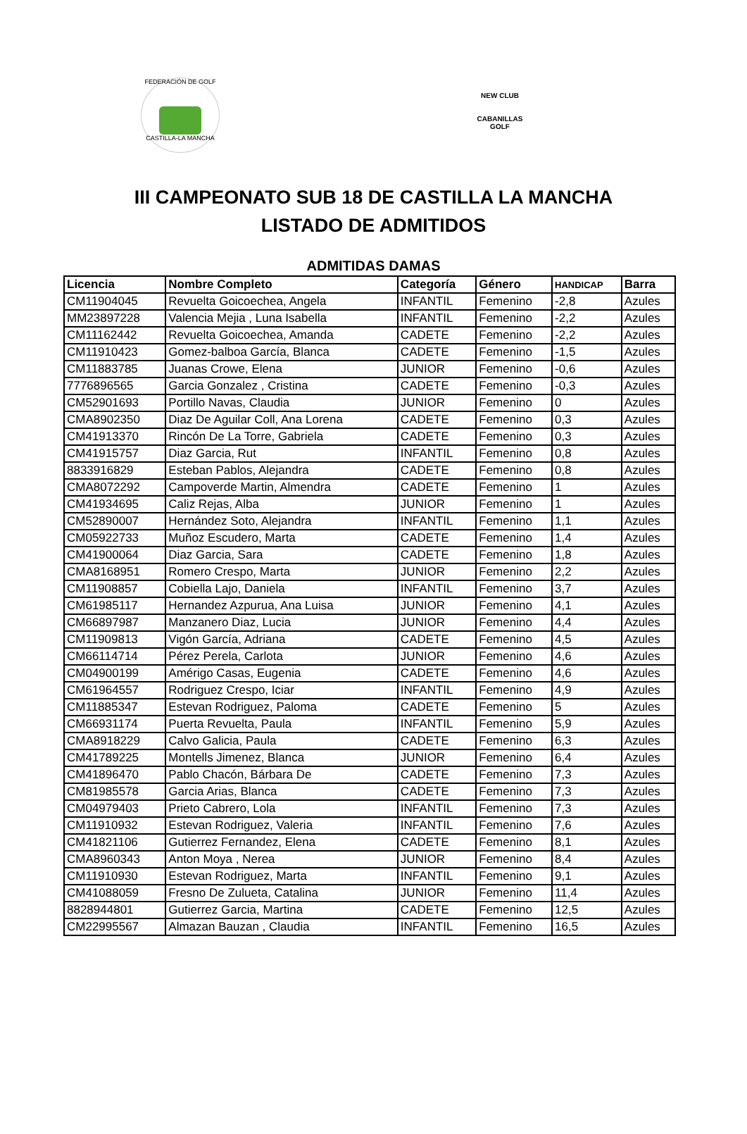FEDERACIÓN DE GOLF
CASTILLA-LA MANCHA
NEW CLUB
CABANILLAS GOLF
III CAMPEONATO SUB 18 DE CASTILLA LA MANCHA
LISTADO DE ADMITIDOS
ADMITIDAS DAMAS
| Licencia | Nombre Completo | Categoría | Género | HANDICAP | Barra |
| --- | --- | --- | --- | --- | --- |
| CM11904045 | Revuelta Goicoechea, Angela | INFANTIL | Femenino | -2,8 | Azules |
| MM23897228 | Valencia Mejia , Luna Isabella | INFANTIL | Femenino | -2,2 | Azules |
| CM11162442 | Revuelta Goicoechea, Amanda | CADETE | Femenino | -2,2 | Azules |
| CM11910423 | Gomez-balboa García, Blanca | CADETE | Femenino | -1,5 | Azules |
| CM11883785 | Juanas Crowe, Elena | JUNIOR | Femenino | -0,6 | Azules |
| 7776896565 | Garcia Gonzalez , Cristina | CADETE | Femenino | -0,3 | Azules |
| CM52901693 | Portillo Navas, Claudia | JUNIOR | Femenino | 0 | Azules |
| CMA8902350 | Diaz De Aguilar Coll, Ana Lorena | CADETE | Femenino | 0,3 | Azules |
| CM41913370 | Rincón De La Torre, Gabriela | CADETE | Femenino | 0,3 | Azules |
| CM41915757 | Diaz Garcia, Rut | INFANTIL | Femenino | 0,8 | Azules |
| 8833916829 | Esteban Pablos, Alejandra | CADETE | Femenino | 0,8 | Azules |
| CMA8072292 | Campoverde Martin, Almendra | CADETE | Femenino | 1 | Azules |
| CM41934695 | Caliz Rejas, Alba | JUNIOR | Femenino | 1 | Azules |
| CM52890007 | Hernández Soto, Alejandra | INFANTIL | Femenino | 1,1 | Azules |
| CM05922733 | Muñoz Escudero, Marta | CADETE | Femenino | 1,4 | Azules |
| CM41900064 | Diaz Garcia, Sara | CADETE | Femenino | 1,8 | Azules |
| CMA8168951 | Romero Crespo, Marta | JUNIOR | Femenino | 2,2 | Azules |
| CM11908857 | Cobiella Lajo, Daniela | INFANTIL | Femenino | 3,7 | Azules |
| CM61985117 | Hernandez Azpurua, Ana Luisa | JUNIOR | Femenino | 4,1 | Azules |
| CM66897987 | Manzanero Diaz, Lucia | JUNIOR | Femenino | 4,4 | Azules |
| CM11909813 | Vigón García, Adriana | CADETE | Femenino | 4,5 | Azules |
| CM66114714 | Pérez Perela, Carlota | JUNIOR | Femenino | 4,6 | Azules |
| CM04900199 | Amérigo Casas, Eugenia | CADETE | Femenino | 4,6 | Azules |
| CM61964557 | Rodriguez Crespo, Iciar | INFANTIL | Femenino | 4,9 | Azules |
| CM11885347 | Estevan Rodriguez, Paloma | CADETE | Femenino | 5 | Azules |
| CM66931174 | Puerta Revuelta, Paula | INFANTIL | Femenino | 5,9 | Azules |
| CMA8918229 | Calvo Galicia, Paula | CADETE | Femenino | 6,3 | Azules |
| CM41789225 | Montells Jimenez, Blanca | JUNIOR | Femenino | 6,4 | Azules |
| CM41896470 | Pablo Chacón, Bárbara De | CADETE | Femenino | 7,3 | Azules |
| CM81985578 | Garcia Arias, Blanca | CADETE | Femenino | 7,3 | Azules |
| CM04979403 | Prieto Cabrero, Lola | INFANTIL | Femenino | 7,3 | Azules |
| CM11910932 | Estevan Rodriguez, Valeria | INFANTIL | Femenino | 7,6 | Azules |
| CM41821106 | Gutierrez Fernandez, Elena | CADETE | Femenino | 8,1 | Azules |
| CMA8960343 | Anton Moya , Nerea | JUNIOR | Femenino | 8,4 | Azules |
| CM11910930 | Estevan Rodriguez, Marta | INFANTIL | Femenino | 9,1 | Azules |
| CM41088059 | Fresno De Zulueta, Catalina | JUNIOR | Femenino | 11,4 | Azules |
| 8828944801 | Gutierrez Garcia, Martina | CADETE | Femenino | 12,5 | Azules |
| CM22995567 | Almazan Bauzan , Claudia | INFANTIL | Femenino | 16,5 | Azules |